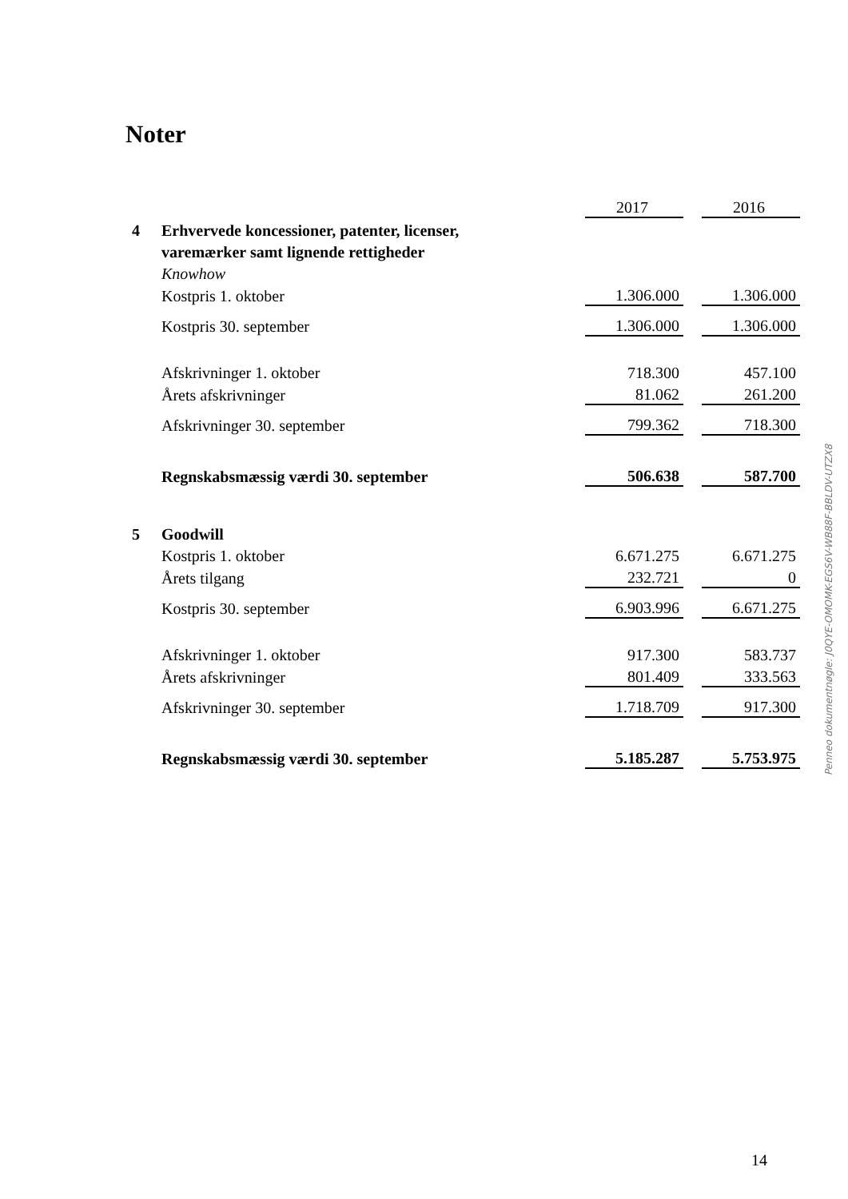Noter
| | | 2017 | | 2016 |
| 4 | Erhvervede koncessioner, patenter, licenser, | | | |
| | varemærker samt lignende rettigheder | | | |
| | Knowhow | | | |
| | Kostpris 1. oktober | 1.306.000 | | 1.306.000 |
| | Kostpris 30. september | 1.306.000 | | 1.306.000 |
| | Afskrivninger 1. oktober | 718.300 | | 457.100 |
| | Årets afskrivninger | 81.062 | | 261.200 |
| | Afskrivninger 30. september | 799.362 | | 718.300 |
| | Regnskabsmæssig værdi 30. september | 506.638 | | 587.700 |
| 5 | Goodwill | | | |
| | Kostpris 1. oktober | 6.671.275 | | 6.671.275 |
| | Årets tilgang | 232.721 | | 0 |
| | Kostpris 30. september | 6.903.996 | | 6.671.275 |
| | Afskrivninger 1. oktober | 917.300 | | 583.737 |
| | Årets afskrivninger | 801.409 | | 333.563 |
| | Afskrivninger 30. september | 1.718.709 | | 917.300 |
| | Regnskabsmæssig værdi 30. september | 5.185.287 | | 5.753.975 |
Penneo dokumentnøgle: J0QYE-OMOMK-EGS6V-WB88F-BBLDV-UTZX8
14